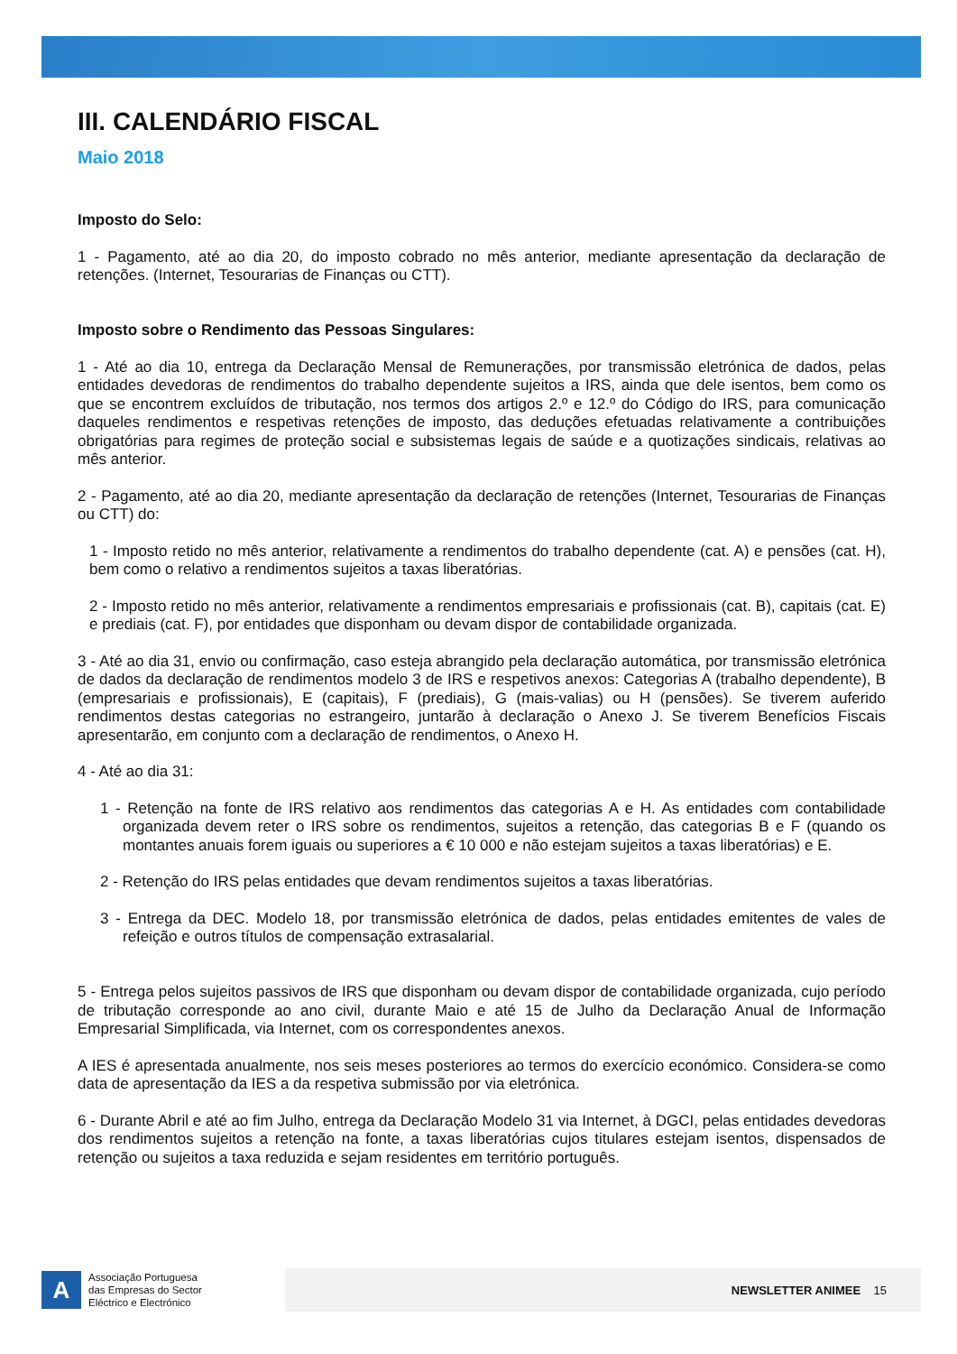III. CALENDÁRIO FISCAL
Maio 2018
Imposto do Selo:
1 - Pagamento, até ao dia 20, do imposto cobrado no mês anterior, mediante apresentação da declaração de retenções. (Internet, Tesourarias de Finanças ou CTT).
Imposto sobre o Rendimento das Pessoas Singulares:
1 - Até ao dia 10, entrega da Declaração Mensal de Remunerações, por transmissão eletrónica de dados, pelas entidades devedoras de rendimentos do trabalho dependente sujeitos a IRS, ainda que dele isentos, bem como os que se encontrem excluídos de tributação, nos termos dos artigos 2.º e 12.º do Código do IRS, para comunicação daqueles rendimentos e respetivas retenções de imposto, das deduções efetuadas relativamente a contribuições obrigatórias para regimes de proteção social e subsistemas legais de saúde e a quotizações sindicais, relativas ao mês anterior.
2 - Pagamento, até ao dia 20, mediante apresentação da declaração de retenções (Internet, Tesourarias de Finanças ou CTT) do:
1 - Imposto retido no mês anterior, relativamente a rendimentos do trabalho dependente (cat. A) e pensões (cat. H), bem como o relativo a rendimentos sujeitos a taxas liberatórias.
2 - Imposto retido no mês anterior, relativamente a rendimentos empresariais e profissionais (cat. B), capitais (cat. E) e prediais (cat. F), por entidades que disponham ou devam dispor de contabilidade organizada.
3 - Até ao dia 31, envio ou confirmação, caso esteja abrangido pela declaração automática, por transmissão eletrónica de dados da declaração de rendimentos modelo 3 de IRS e respetivos anexos: Categorias A (trabalho dependente), B (empresariais e profissionais), E (capitais), F (prediais), G (mais-valias) ou H (pensões). Se tiverem auferido rendimentos destas categorias no estrangeiro, juntarão à declaração o Anexo J. Se tiverem Benefícios Fiscais apresentarão, em conjunto com a declaração de rendimentos, o Anexo H.
4 - Até ao dia 31:
1 - Retenção na fonte de IRS relativo aos rendimentos das categorias A e H. As entidades com contabilidade organizada devem reter o IRS sobre os rendimentos, sujeitos a retenção, das categorias B e F (quando os montantes anuais forem iguais ou superiores a € 10 000 e não estejam sujeitos a taxas liberatórias) e E.
2 - Retenção do IRS pelas entidades que devam rendimentos sujeitos a taxas liberatórias.
3 - Entrega da DEC. Modelo 18, por transmissão eletrónica de dados, pelas entidades emitentes de vales de refeição e outros títulos de compensação extrasalarial.
5 - Entrega pelos sujeitos passivos de IRS que disponham ou devam dispor de contabilidade organizada, cujo período de tributação corresponde ao ano civil, durante Maio e até 15 de Julho da Declaração Anual de Informação Empresarial Simplificada, via Internet, com os correspondentes anexos.
A IES é apresentada anualmente, nos seis meses posteriores ao termos do exercício económico. Considera-se como data de apresentação da IES a da respetiva submissão por via eletrónica.
6 - Durante Abril e até ao fim Julho, entrega da Declaração Modelo 31 via Internet, à DGCI, pelas entidades devedoras dos rendimentos sujeitos a retenção na fonte, a taxas liberatórias cujos titulares estejam isentos, dispensados de retenção ou sujeitos a taxa reduzida e sejam residentes em território português.
A
Associação Portuguesa
das Empresas do Sector
Eléctrico e Electrónico
NEWSLETTER ANIMEE 15